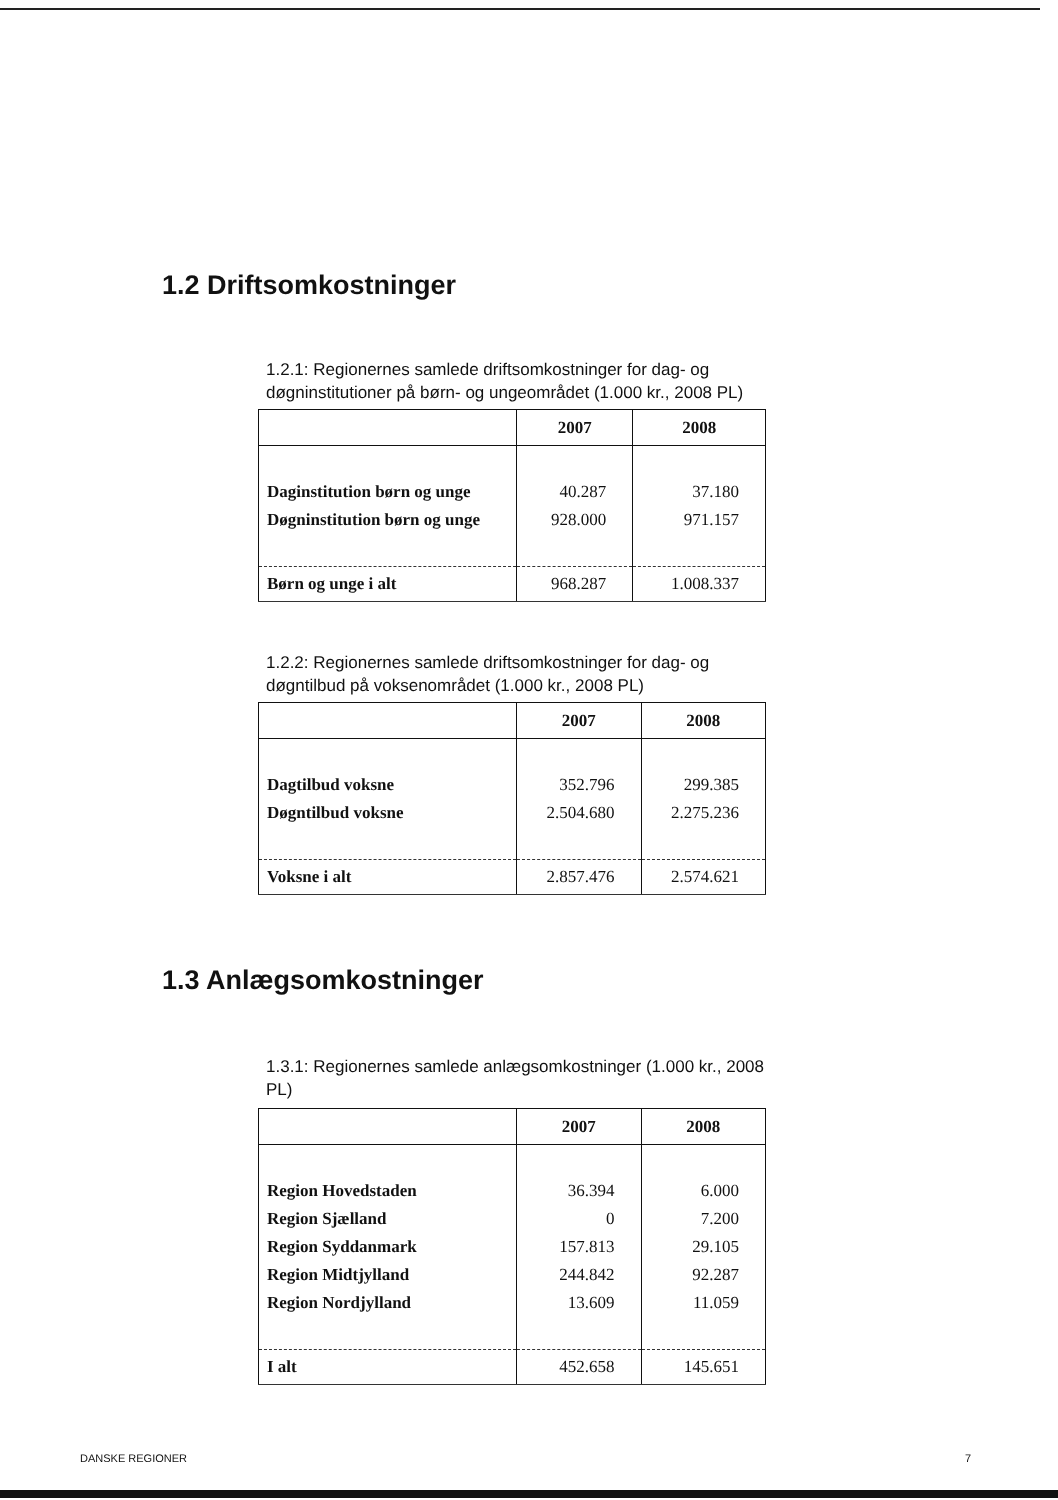1.2 Driftsomkostninger
1.2.1: Regionernes samlede driftsomkostninger for dag- og døgninstitutioner på børn- og ungeområdet (1.000 kr., 2008 PL)
| | 2007 | 2008 |
| --- | --- | --- |
| Daginstitution børn og unge | 40.287 | 37.180 |
| Døgninstitution børn og unge | 928.000 | 971.157 |
| Børn og unge i alt | 968.287 | 1.008.337 |
1.2.2: Regionernes samlede driftsomkostninger for dag- og døgntilbud på voksenområdet (1.000 kr., 2008 PL)
| | 2007 | 2008 |
| --- | --- | --- |
| Dagtilbud voksne | 352.796 | 299.385 |
| Døgntilbud voksne | 2.504.680 | 2.275.236 |
| Voksne i alt | 2.857.476 | 2.574.621 |
1.3 Anlægsomkostninger
1.3.1: Regionernes samlede anlægsomkostninger (1.000 kr., 2008 PL)
| | 2007 | 2008 |
| --- | --- | --- |
| Region Hovedstaden | 36.394 | 6.000 |
| Region Sjælland | 0 | 7.200 |
| Region Syddanmark | 157.813 | 29.105 |
| Region Midtjylland | 244.842 | 92.287 |
| Region Nordjylland | 13.609 | 11.059 |
| I alt | 452.658 | 145.651 |
DANSKE REGIONER 7